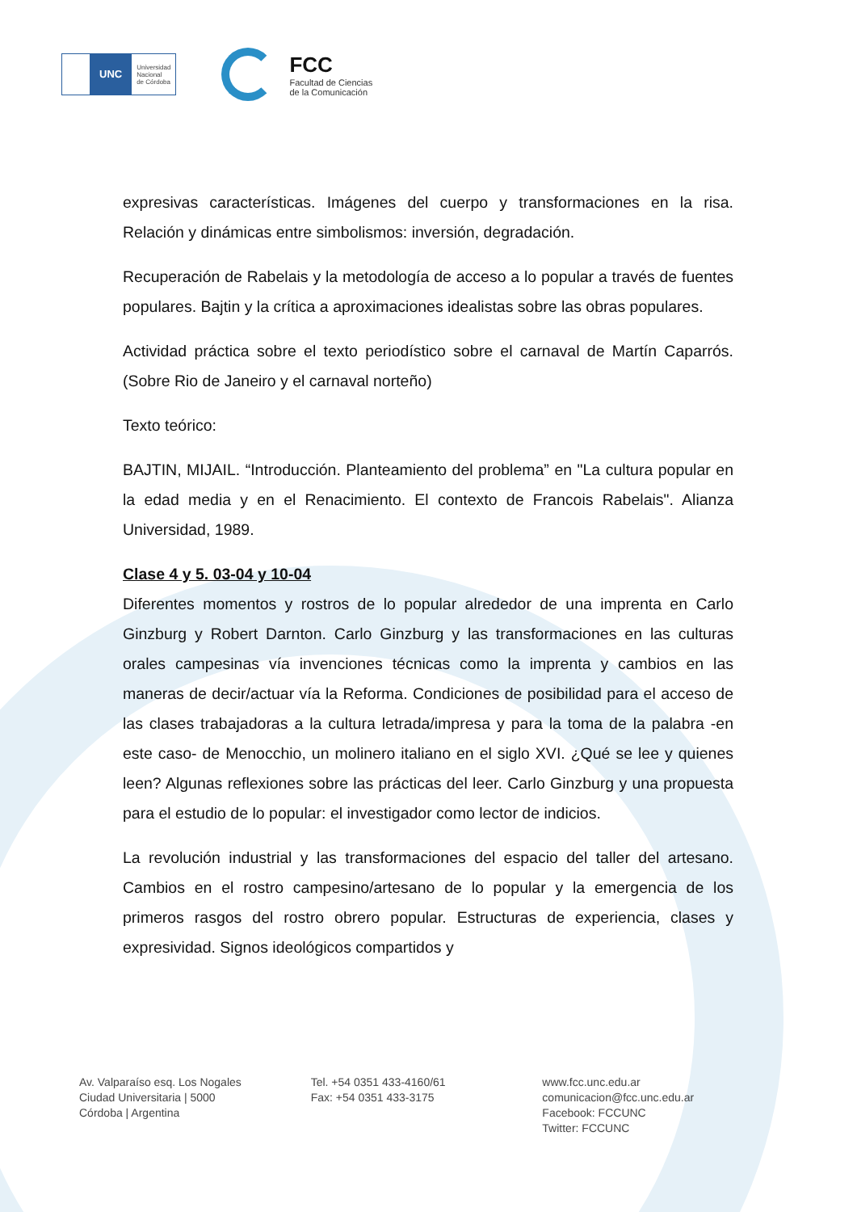UNC
Universidad
Nacional
de Córdoba
FCC
Facultad de Ciencias
de la Comunicación
expresivas características. Imágenes del cuerpo y transformaciones en la risa. Relación y dinámicas entre simbolismos: inversión, degradación.
Recuperación de Rabelais y la metodología de acceso a lo popular a través de fuentes populares. Bajtin y la crítica a aproximaciones idealistas sobre las obras populares.
Actividad práctica sobre el texto periodístico sobre el carnaval de Martín Caparrós. (Sobre Rio de Janeiro y el carnaval norteño)
Texto teórico:
BAJTIN, MIJAIL. “Introducción. Planteamiento del problema” en "La cultura popular en la edad media y en el Renacimiento. El contexto de Francois Rabelais". Alianza Universidad, 1989.
Clase 4 y 5. 03-04 y 10-04
Diferentes momentos y rostros de lo popular alrededor de una imprenta en Carlo Ginzburg y Robert Darnton. Carlo Ginzburg y las transformaciones en las culturas orales campesinas vía invenciones técnicas como la imprenta y cambios en las maneras de decir/actuar vía la Reforma. Condiciones de posibilidad para el acceso de las clases trabajadoras a la cultura letrada/impresa y para la toma de la palabra -en este caso- de Menocchio, un molinero italiano en el siglo XVI. ¿Qué se lee y quienes leen? Algunas reflexiones sobre las prácticas del leer. Carlo Ginzburg y una propuesta para el estudio de lo popular: el investigador como lector de indicios.
La revolución industrial y las transformaciones del espacio del taller del artesano. Cambios en el rostro campesino/artesano de lo popular y la emergencia de los primeros rasgos del rostro obrero popular. Estructuras de experiencia, clases y expresividad. Signos ideológicos compartidos y
Av. Valparaíso esq. Los Nogales
Ciudad Universitaria | 5000
Córdoba | Argentina
Tel. +54 0351 433-4160/61
Fax: +54 0351 433-3175
www.fcc.unc.edu.ar
comunicacion@fcc.unc.edu.ar
Facebook: FCCUNC
Twitter: FCCUNC